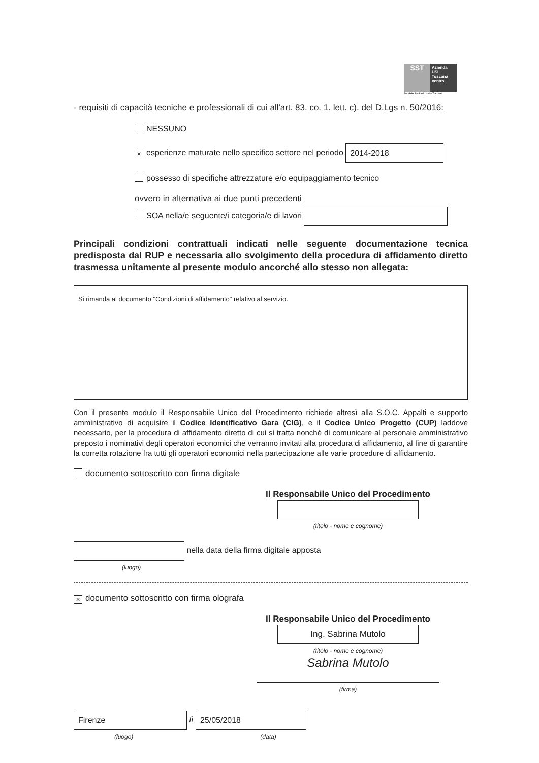SST
Azienda
USL
Toscana
centro
Servizio Sanitario della Toscana
- requisiti di capacità tecniche e professionali di cui all'art. 83. co. 1. lett. c). del D.Lgs n. 50/2016:
NESSUNO
× esperienze maturate nello specifico settore nel periodo 2014-2018
possesso di specifiche attrezzature e/o equipaggiamento tecnico
ovvero in alternativa ai due punti precedenti
SOA nella/e seguente/i categoria/e di lavori
Principali condizioni contrattuali indicati nelle seguente documentazione tecnica predisposta dal RUP e necessaria allo svolgimento della procedura di affidamento diretto trasmessa unitamente al presente modulo ancorché allo stesso non allegata:
Si rimanda al documento "Condizioni di affidamento" relativo al servizio.
Con il presente modulo il Responsabile Unico del Procedimento richiede altresì alla S.O.C. Appalti e supporto amministrativo di acquisire il Codice Identificativo Gara (CIG), e il Codice Unico Progetto (CUP) laddove necessario, per la procedura di affidamento diretto di cui si tratta nonché di comunicare al personale amministrativo preposto i nominativi degli operatori economici che verranno invitati alla procedura di affidamento, al fine di garantire la corretta rotazione fra tutti gli operatori economici nella partecipazione alle varie procedure di affidamento.
documento sottoscritto con firma digitale
Il Responsabile Unico del Procedimento
(titolo - nome e cognome)
nella data della firma digitale apposta
(luogo)
× documento sottoscritto con firma olografa
Il Responsabile Unico del Procedimento
Ing. Sabrina Mutolo
(titolo - nome e cognome)
Sabrina Mutolo
(firma)
Firenze lì 25/05/2018
(luogo) (data)